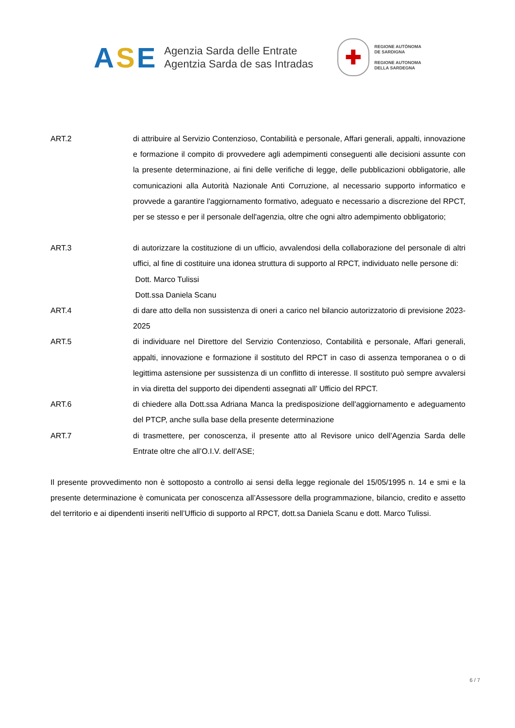ASE
Agenzia Sarda delle Entrate
Agentzia Sarda de sas Intradas
✚
REGIONE AUTÒNOMA
DE SARDIGNA
REGIONE AUTONOMA
DELLA SARDEGNA
ART.2 di attribuire al Servizio Contenzioso, Contabilità e personale, Affari generali, appalti, innovazione e formazione il compito di provvedere agli adempimenti conseguenti alle decisioni assunte con la presente determinazione, ai fini delle verifiche di legge, delle pubblicazioni obbligatorie, alle comunicazioni alla Autorità Nazionale Anti Corruzione, al necessario supporto informatico e provvede a garantire l'aggiornamento formativo, adeguato e necessario a discrezione del RPCT, per se stesso e per il personale dell'agenzia, oltre che ogni altro adempimento obbligatorio;
ART.3 di autorizzare la costituzione di un ufficio, avvalendosi della collaborazione del personale di altri uffici, al fine di costituire una idonea struttura di supporto al RPCT, individuato nelle persone di:
Dott. Marco Tulissi
Dott.ssa Daniela Scanu
ART.4 di dare atto della non sussistenza di oneri a carico nel bilancio autorizzatorio di previsione 2023-2025
ART.5 di individuare nel Direttore del Servizio Contenzioso, Contabilità e personale, Affari generali, appalti, innovazione e formazione il sostituto del RPCT in caso di assenza temporanea o o di legittima astensione per sussistenza di un conflitto di interesse. Il sostituto può sempre avvalersi in via diretta del supporto dei dipendenti assegnati all’ Ufficio del RPCT.
ART.6 di chiedere alla Dott.ssa Adriana Manca la predisposizione dell'aggiornamento e adeguamento del PTCP, anche sulla base della presente determinazione
ART.7 di trasmettere, per conoscenza, il presente atto al Revisore unico dell’Agenzia Sarda delle Entrate oltre che all’O.I.V. dell’ASE;
Il presente provvedimento non è sottoposto a controllo ai sensi della legge regionale del 15/05/1995 n. 14 e smi e la presente determinazione è comunicata per conoscenza all’Assessore della programmazione, bilancio, credito e assetto del territorio e ai dipendenti inseriti nell’Ufficio di supporto al RPCT, dott.sa Daniela Scanu e dott. Marco Tulissi.
6 / 7